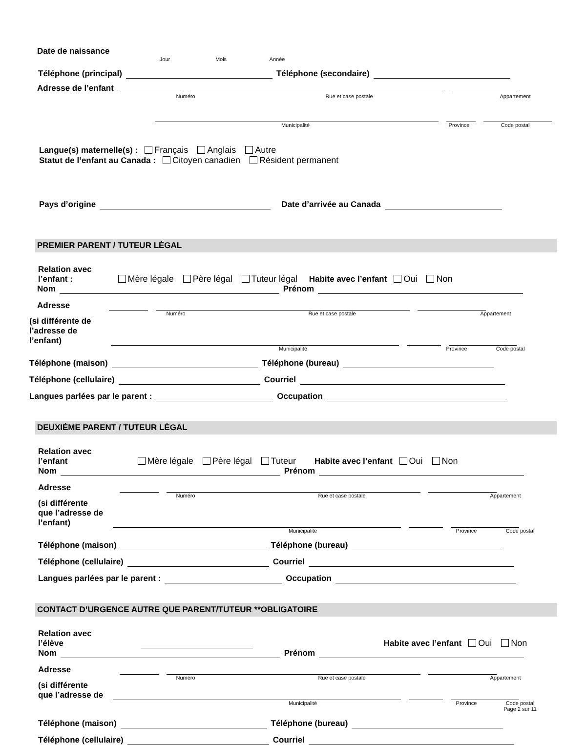Date de naissance
Jour Mois Année
Téléphone (principal)
Téléphone (secondaire)
Adresse de l’enfant
Numéro Rue et case postale Appartement
Municipalité Province Code postal
Langue(s) maternelle(s) : Français Anglais Autre
Statut de l’enfant au Canada : Citoyen canadien Résident permanent
Pays d’origine
Date d’arrivée au Canada
PREMIER PARENT / TUTEUR LÉGAL
Relation avec
l’enfant : Mère légale Père légal Tuteur légal Habite avec l’enfant Oui Non
Nom
Prénom
Adresse
Numéro Rue et case postale Appartement
(si différente de
l’adresse de
l’enfant)
Municipalité Province Code postal
Téléphone (maison)
Téléphone (bureau)
Téléphone (cellulaire)
Courriel
Langues parlées par le parent :
Occupation
DEUXIÈME PARENT / TUTEUR LÉGAL
Relation avec
l’enfant Mère légale Père légal Tuteur Habite avec l’enfant Oui Non
Nom
Prénom
Adresse
Numéro Rue et case postale Appartement
(si différente
que l’adresse de
l’enfant)
Municipalité Province Code postal
Téléphone (maison)
Téléphone (bureau)
Téléphone (cellulaire)
Courriel
Langues parlées par le parent :
Occupation
CONTACT D’URGENCE AUTRE QUE PARENT/TUTEUR **OBLIGATOIRE
Relation avec
l’élève
Habite avec l’enfant Oui Non
Nom
Prénom
Adresse
Numéro Rue et case postale Appartement
(si différente
que l’adresse de
Municipalité Province Code postal
Page 2 sur 11
Téléphone (maison)
Téléphone (bureau)
Téléphone (cellulaire)
Courriel